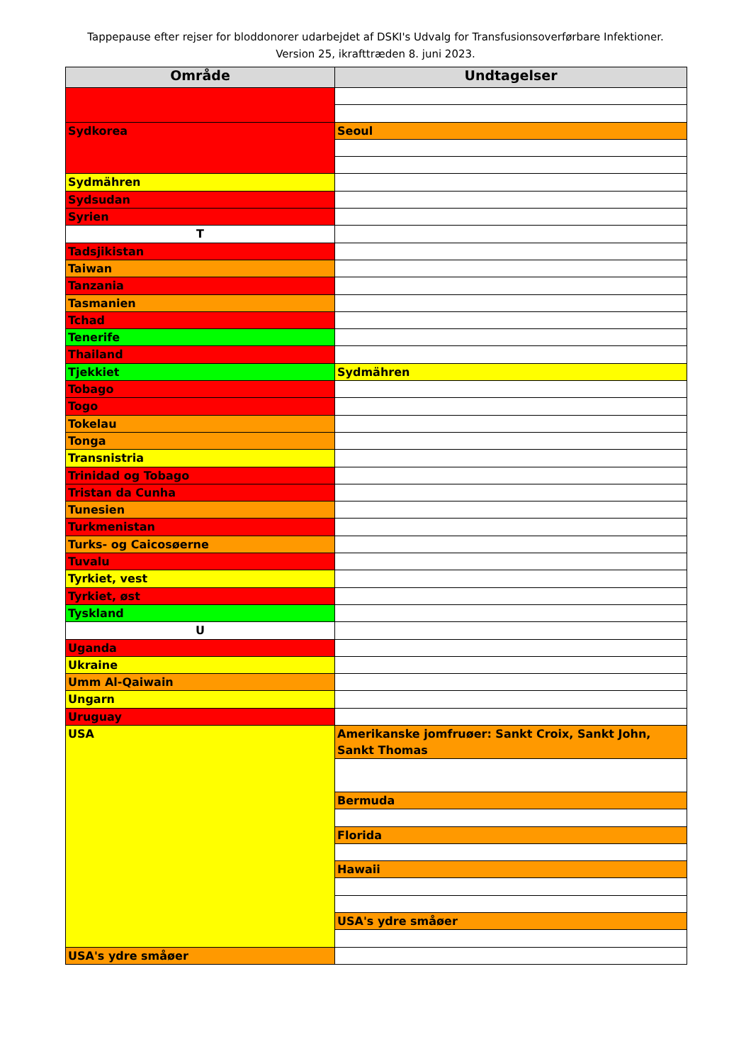Tappepause efter rejser for bloddonorer udarbejdet af DSKI's Udvalg for Transfusionsoverførbare Infektioner.
Version 25, ikrafttræden 8. juni 2023.
| Område | Undtagelser |
| --- | --- |
| Sydkorea | Seoul |
| Sydmähren | |
| Sydsudan | |
| Syrien | |
| T | |
| Tadsjikistan | |
| Taiwan | |
| Tanzania | |
| Tasmanien | |
| Tchad | |
| Tenerife | |
| Thailand | |
| Tjekkiet | Sydmähren |
| Tobago | |
| Togo | |
| Tokelau | |
| Tonga | |
| Transnistria | |
| Trinidad og Tobago | |
| Tristan da Cunha | |
| Tunesien | |
| Turkmenistan | |
| Turks- og Caicosøerne | |
| Tuvalu | |
| Tyrkiet, vest | |
| Tyrkiet, øst | |
| Tyskland | |
| U | |
| Uganda | |
| Ukraine | |
| Umm Al-Qaiwain | |
| Ungarn | |
| Uruguay | |
| USA | Amerikanske jomfruøer: Sankt Croix, Sankt John, Sankt Thomas |
| | Bermuda |
| | Florida |
| | Hawaii |
| | USA's ydre småøer |
| USA's ydre småøer | |